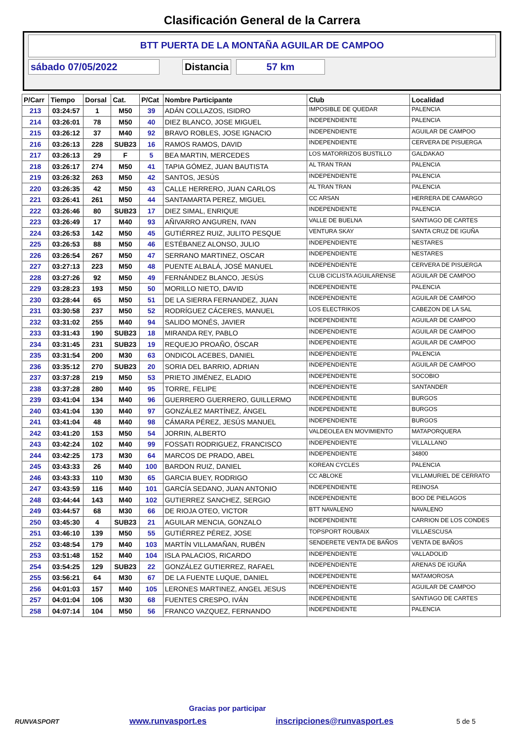Clasificación General de la Carrera
BTT PUERTA DE LA MONTAÑA AGUILAR DE CAMPOO
sábado 07/05/2022 Distancia 57 km
| P/Carr | Tiempo | Dorsal | Cat. | P/Cat | Nombre Participante | Club | Localidad |
| --- | --- | --- | --- | --- | --- | --- | --- |
| 213 | 03:24:57 | 1 | M50 | 39 | ADÁN COLLAZOS, ISIDRO | IMPOSIBLE DE QUEDAR | PALENCIA |
| 214 | 03:26:01 | 78 | M50 | 40 | DIEZ BLANCO, JOSE MIGUEL | INDEPENDIENTE | PALENCIA |
| 215 | 03:26:12 | 37 | M40 | 92 | BRAVO ROBLES, JOSE IGNACIO | INDEPENDIENTE | AGUILAR DE CAMPOO |
| 216 | 03:26:13 | 228 | SUB23 | 16 | RAMOS RAMOS, DAVID | INDEPENDIENTE | CERVERA DE PISUERGA |
| 217 | 03:26:13 | 29 | F | 5 | BEA MARTIN, MERCEDES | LOS MATORRIZOS BUSTILLO | GALDAKAO |
| 218 | 03:26:17 | 274 | M50 | 41 | TAPIA GÓMEZ, JUAN BAUTISTA | AL TRAN TRAN | PALENCIA |
| 219 | 03:26:32 | 263 | M50 | 42 | SANTOS, JESÚS | INDEPENDIENTE | PALENCIA |
| 220 | 03:26:35 | 42 | M50 | 43 | CALLE HERRERO, JUAN CARLOS | AL TRAN TRAN | PALENCIA |
| 221 | 03:26:41 | 261 | M50 | 44 | SANTAMARTA PEREZ, MIGUEL | CC ARSAN | HERRERA DE CAMARGO |
| 222 | 03:26:46 | 80 | SUB23 | 17 | DIEZ SIMAL, ENRIQUE | INDEPENDIENTE | PALENCIA |
| 223 | 03:26:49 | 17 | M40 | 93 | AÑIVARRO ANGUREN, IVAN | VALLE DE BUELNA | SANTIAGO DE CARTES |
| 224 | 03:26:53 | 142 | M50 | 45 | GUTIÉRREZ RUIZ, JULITO PESQUE | VENTURA SKAY | SANTA CRUZ DE IGUÑA |
| 225 | 03:26:53 | 88 | M50 | 46 | ESTÉBANEZ ALONSO, JULIO | INDEPENDIENTE | NESTARES |
| 226 | 03:26:54 | 267 | M50 | 47 | SERRANO MARTINEZ, OSCAR | INDEPENDIENTE | NESTARES |
| 227 | 03:27:13 | 223 | M50 | 48 | PUENTE ALBALÁ, JOSÉ MANUEL | INDEPENDIENTE | CERVERA DE PISUERGA |
| 228 | 03:27:26 | 92 | M50 | 49 | FERNÁNDEZ BLANCO, JESÚS | CLUB CICLISTA AGUILARENSE | AGUILAR DE CAMPOO |
| 229 | 03:28:23 | 193 | M50 | 50 | MORILLO NIETO, DAVID | INDEPENDIENTE | PALENCIA |
| 230 | 03:28:44 | 65 | M50 | 51 | DE LA SIERRA FERNANDEZ, JUAN | INDEPENDIENTE | AGUILAR DE CAMPOO |
| 231 | 03:30:58 | 237 | M50 | 52 | RODRÍGUEZ CÁCERES, MANUEL | LOS ELECTRIKOS | CABEZON DE LA SAL |
| 232 | 03:31:02 | 255 | M40 | 94 | SALIDO MONÉS, JAVIER | INDEPENDIENTE | AGUILAR DE CAMPOO |
| 233 | 03:31:43 | 190 | SUB23 | 18 | MIRANDA REY, PABLO | INDEPENDIENTE | AGUILAR DE CAMPOO |
| 234 | 03:31:45 | 231 | SUB23 | 19 | REQUEJO PROAÑO, ÓSCAR | INDEPENDIENTE | AGUILAR DE CAMPOO |
| 235 | 03:31:54 | 200 | M30 | 63 | ONDICOL ACEBES, DANIEL | INDEPENDIENTE | PALENCIA |
| 236 | 03:35:12 | 270 | SUB23 | 20 | SORIA DEL BARRIO, ADRIAN | INDEPENDIENTE | AGUILAR DE CAMPOO |
| 237 | 03:37:28 | 219 | M50 | 53 | PRIETO JIMÉNEZ, ELADIO | INDEPENDIENTE | SOCOBIO |
| 238 | 03:37:28 | 280 | M40 | 95 | TORRE, FELIPE | INDEPENDIENTE | SANTANDER |
| 239 | 03:41:04 | 134 | M40 | 96 | GUERRERO GUERRERO, GUILLERMO | INDEPENDIENTE | BURGOS |
| 240 | 03:41:04 | 130 | M40 | 97 | GONZÁLEZ MARTÍNEZ, ÁNGEL | INDEPENDIENTE | BURGOS |
| 241 | 03:41:04 | 48 | M40 | 98 | CÁMARA PÉREZ, JESÚS MANUEL | INDEPENDIENTE | BURGOS |
| 242 | 03:41:20 | 153 | M50 | 54 | JORRIN, ALBERTO | VALDEOLEA EN MOVIMIENTO | MATAPORQUERA |
| 243 | 03:42:24 | 102 | M40 | 99 | FOSSATI RODRIGUEZ, FRANCISCO | INDEPENDIENTE | VILLALLANO |
| 244 | 03:42:25 | 173 | M30 | 64 | MARCOS DE PRADO, ABEL | INDEPENDIENTE | 34800 |
| 245 | 03:43:33 | 26 | M40 | 100 | BARDON RUIZ, DANIEL | KOREAN CYCLES | PALENCIA |
| 246 | 03:43:33 | 110 | M30 | 65 | GARCIA BUEY, RODRIGO | CC ABLOKE | VILLAMURIEL DE CERRATO |
| 247 | 03:43:59 | 116 | M40 | 101 | GARCÍA SEDANO, JUAN ANTONIO | INDEPENDIENTE | REINOSA |
| 248 | 03:44:44 | 143 | M40 | 102 | GUTIERREZ SANCHEZ, SERGIO | INDEPENDIENTE | BOO DE PIELAGOS |
| 249 | 03:44:57 | 68 | M30 | 66 | DE RIOJA OTEO, VICTOR | BTT NAVALENO | NAVALENO |
| 250 | 03:45:30 | 4 | SUB23 | 21 | AGUILAR MENCIA, GONZALO | INDEPENDIENTE | CARRION DE LOS CONDES |
| 251 | 03:46:10 | 139 | M50 | 55 | GUTIÉRREZ PÉREZ, JOSE | TOPSPORT ROUBAIX | VILLAESCUSA |
| 252 | 03:48:54 | 179 | M40 | 103 | MARTÍN VILLAMAÑAN, RUBÉN | SENDERETE VENTA DE BAÑOS | VENTA DE BAÑOS |
| 253 | 03:51:48 | 152 | M40 | 104 | ISLA PALACIOS, RICARDO | INDEPENDIENTE | VALLADOLID |
| 254 | 03:54:25 | 129 | SUB23 | 22 | GONZÁLEZ GUTIERREZ, RAFAEL | INDEPENDIENTE | ARENAS DE IGUÑA |
| 255 | 03:56:21 | 64 | M30 | 67 | DE LA FUENTE LUQUE, DANIEL | INDEPENDIENTE | MATAMOROSA |
| 256 | 04:01:03 | 157 | M40 | 105 | LERONES MARTINEZ, ANGEL JESUS | INDEPENDIENTE | AGUILAR DE CAMPOO |
| 257 | 04:01:04 | 106 | M30 | 68 | FUENTES CRESPO, IVÁN | INDEPENDIENTE | SANTIAGO DE CARTES |
| 258 | 04:07:14 | 104 | M50 | 56 | FRANCO VAZQUEZ, FERNANDO | INDEPENDIENTE | PALENCIA |
Gracias por participar
RUNVASPORT
www.runvasport.es inscripciones@runvasport.es
5 de 5